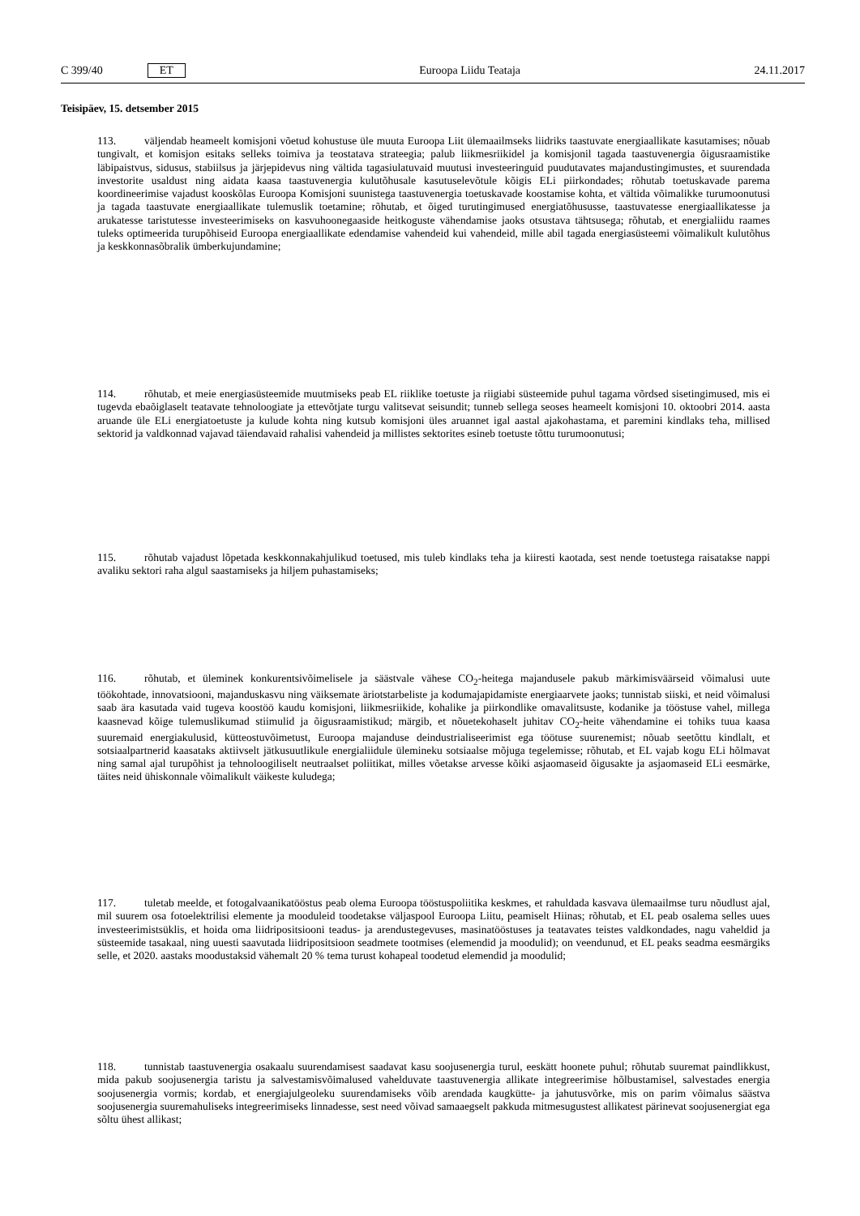C 399/40 ET Euroopa Liidu Teataja 24.11.2017
Teisipäev, 15. detsember 2015
113. väljendab heameelt komisjoni võetud kohustuse üle muuta Euroopa Liit ülemaailmseks liidriks taastuvate energiaallikate kasutamises; nõuab tungivalt, et komisjon esitaks selleks toimiva ja teostatava strateegia; palub liikmesriikidel ja komisjonil tagada taastuvenergia õigusraamistike läbipaistvus, sidusus, stabiilsus ja järjepidevus ning vältida tagasiulatuvaid muutusi investeeringuid puudutavates majandustingimustes, et suurendada investorite usaldust ning aidata kaasa taastuvenergia kulutõhusale kasutuselevõtule kõigis ELi piirkondades; rõhutab toetuskavade parema koordineerimise vajadust kooskõlas Euroopa Komisjoni suunistega taastuvenergia toetuskavade koostamise kohta, et vältida võimalikke turumoonutusi ja tagada taastuvate energiaallikate tulemuslik toetamine; rõhutab, et õiged turutingimused energiatõhususse, taastuvatesse energiaallikatesse ja arukatesse taristutesse investeerimiseks on kasvuhoonegaaside heitkoguste vähendamise jaoks otsustava tähtsusega; rõhutab, et energialiidu raames tuleks optimeerida turupõhiseid Euroopa energiaallikate edendamise vahendeid kui vahendeid, mille abil tagada energiasüsteemi võimalikult kulutõhus ja keskkonnasõbralik ümberkujundamine;
114. rõhutab, et meie energiasüsteemide muutmiseks peab EL riiklike toetuste ja riigiabi süsteemide puhul tagama võrdsed sisetingimused, mis ei tugevda ebaõiglaselt teatavate tehnoloogiate ja ettevõtjate turgu valitsevat seisundit; tunneb sellega seoses heameelt komisjoni 10. oktoobri 2014. aasta aruande üle ELi energiatoetuste ja kulude kohta ning kutsub komisjoni üles aruannet igal aastal ajakohastama, et paremini kindlaks teha, millised sektorid ja valdkonnad vajavad täiendavaid rahalisi vahendeid ja millistes sektorites esineb toetuste tõttu turumoonutusi;
115. rõhutab vajadust lõpetada keskkonnakahjulikud toetused, mis tuleb kindlaks teha ja kiiresti kaotada, sest nende toetustega raisatakse nappi avaliku sektori raha algul saastamiseks ja hiljem puhastamiseks;
116. rõhutab, et üleminek konkurentsivõimelisele ja säästvale vähese CO<sub>2</sub>-heitega majandusele pakub märkimisväärseid võimalusi uute töökohtade, innovatsiooni, majanduskasvu ning väiksemate äriotstarbeliste ja kodumajapidamiste energiaarvete jaoks; tunnistab siiski, et neid võimalusi saab ära kasutada vaid tugeva koostöö kaudu komisjoni, liikmesriikide, kohalike ja piirkondlike omavalitsuste, kodanike ja tööstuse vahel, millega kaasnevad kõige tulemuslikumad stiimulid ja õigusraamistikud; märgib, et nõuetekohaselt juhitav CO<sub>2</sub>-heite vähendamine ei tohiks tuua kaasa suuremaid energiakulusid, kütteostuvõimetust, Euroopa majanduse deindustrialiseerimist ega töötuse suurenemist; nõuab seetõttu kindlalt, et sotsiaalpartnerid kaasataks aktiivselt jätkusuutlikule energialiidule ülemineku sotsiaalse mõjuga tegelemisse; rõhutab, et EL vajab kogu ELi hõlmavat ning samal ajal turupõhist ja tehnoloogiliselt neutraalset poliitikat, milles võetakse arvesse kõiki asjaomaseid õigusakte ja asjaomaseid ELi eesmärke, täites neid ühiskonnale võimalikult väikeste kuludega;
117. tuletab meelde, et fotogalvaanikatööstus peab olema Euroopa tööstuspoliitika keskmes, et rahuldada kasvava ülemaailmse turu nõudlust ajal, mil suurem osa fotoelektrilisi elemente ja mooduleid toodetakse väljaspool Euroopa Liitu, peamiselt Hiinas; rõhutab, et EL peab osalema selles uues investeerimistsüklis, et hoida oma liidripositsiooni teadus- ja arendustegevuses, masinatööstuses ja teatavates teistes valdkondades, nagu vaheldid ja süsteemide tasakaal, ning uuesti saavutada liidripositsioon seadmete tootmises (elemendid ja moodulid); on veendunud, et EL peaks seadma eesmärgiks selle, et 2020. aastaks moodustaksid vähemalt 20 % tema turust kohapeal toodetud elemendid ja moodulid;
118. tunnistab taastuvenergia osakaalu suurendamisest saadavat kasu soojusenergia turul, eeskätt hoonete puhul; rõhutab suuremat paindlikkust, mida pakub soojusenergia taristu ja salvestamisvõimalused vahelduvate taastuvenergia allikate integreerimise hõlbustamisel, salvestades energia soojusenergia vormis; kordab, et energiajulgeoleku suurendamiseks võib arendada kaugkütte- ja jahutusvõrke, mis on parim võimalus säästva soojusenergia suuremahuliseks integreerimiseks linnadesse, sest need võivad samaaegselt pakkuda mitmesugustest allikatest pärinevat soojusenergiat ega sõltu ühest allikast;